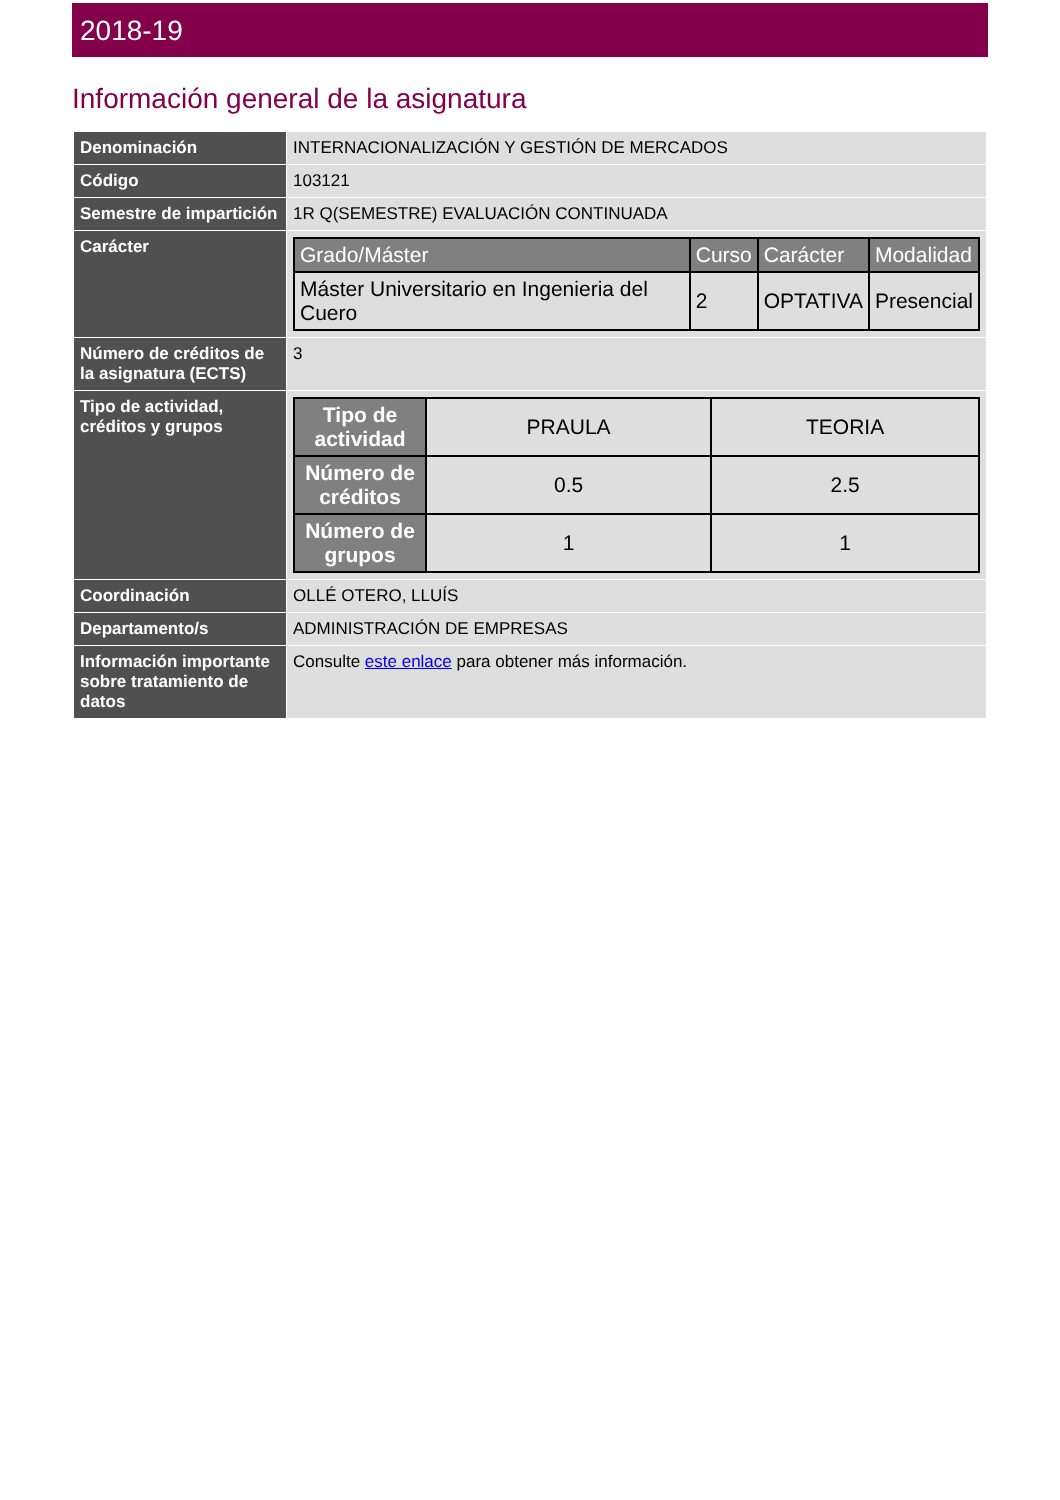2018-19
Información general de la asignatura
| Denominación | INTERNACIONALIZACIÓN Y GESTIÓN DE MERCADOS |
| Código | 103121 |
| Semestre de impartición | 1R Q(SEMESTRE) EVALUACIÓN CONTINUADA |
| Carácter | / Grado/Máster / Curso / Carácter / Modalidad / / --- / --- / --- / --- / / Máster Universitario en Ingenieria del Cuero / 2 / OPTATIVA / Presencial / |
| Número de créditos de la asignatura (ECTS) | 3 |
| Tipo de actividad, créditos y grupos | / Tipo de actividad / PRAULA / TEORIA / / Número de créditos / 0.5 / 2.5 / / Número de grupos / 1 / 1 / |
| Coordinación | OLLÉ OTERO, LLUÍS |
| Departamento/s | ADMINISTRACIÓN DE EMPRESAS |
| Información importante sobre tratamiento de datos | Consulte este enlace para obtener más información. |